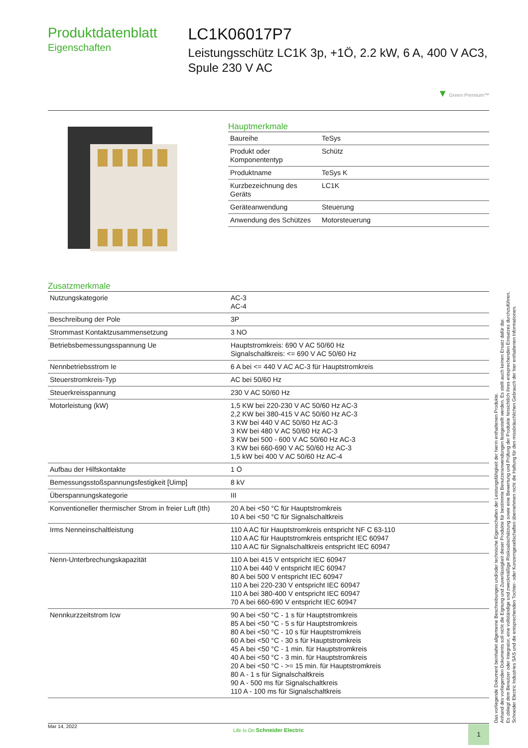Produktdatenblatt
Eigenschaften
LC1K06017P7
Leistungsschütz LC1K 3p, +1Ö, 2.2 kW, 6 A, 400 V AC3, Spule 230 V AC
▼ Green Premium™
Hauptmerkmale
| Baureihe | TeSys |
| Produkt oder Komponententyp | Schütz |
| Produktname | TeSys K |
| Kurzbezeichnung des Geräts | LC1K |
| Geräteanwendung | Steuerung |
| Anwendung des Schützes | Motorsteuerung |
Zusatzmerkmale
| Nutzungskategorie | AC-3 AC-4 |
| Beschreibung der Pole | 3P |
| Strommast Kontaktzusammensetzung | 3 NO |
| Betriebsbemessungsspannung Ue | Hauptstromkreis: 690 V AC 50/60 Hz Signalschaltkreis: <= 690 V AC 50/60 Hz |
| Nennbetriebsstrom Ie | 6 A bei <= 440 V AC AC-3 für Hauptstromkreis |
| Steuerstromkreis-Typ | AC bei 50/60 Hz |
| Steuerkreisspannung | 230 V AC 50/60 Hz |
| Motorleistung (kW) | 1,5 KW bei 220-230 V AC 50/60 Hz AC-3 2,2 KW bei 380-415 V AC 50/60 Hz AC-3 3 KW bei 440 V AC 50/60 Hz AC-3 3 KW bei 480 V AC 50/60 Hz AC-3 3 KW bei 500 - 600 V AC 50/60 Hz AC-3 3 KW bei 660-690 V AC 50/60 Hz AC-3 1,5 kW bei 400 V AC 50/60 Hz AC-4 |
| Aufbau der Hilfskontakte | 1 Ö |
| Bemessungsstoßspannungsfestigkeit [Uimp] | 8 kV |
| Überspannungskategorie | III |
| Konventioneller thermischer Strom in freier Luft (Ith) | 20 A bei <50 °C für Hauptstromkreis 10 A bei <50 °C für Signalschaltkreis |
| Irms Nenneinschaltleistung | 110 A AC für Hauptstromkreis entspricht NF C 63-110 110 A AC für Hauptstromkreis entspricht IEC 60947 110 A AC für Signalschaltkreis entspricht IEC 60947 |
| Nenn-Unterbrechungskapazität | 110 A bei 415 V entspricht IEC 60947 110 A bei 440 V entspricht IEC 60947 80 A bei 500 V entspricht IEC 60947 110 A bei 220-230 V entspricht IEC 60947 110 A bei 380-400 V entspricht IEC 60947 70 A bei 660-690 V entspricht IEC 60947 |
| Nennkurzzeitstrom Icw | 90 A bei <50 °C - 1 s für Hauptstromkreis 85 A bei <50 °C - 5 s für Hauptstromkreis 80 A bei <50 °C - 10 s für Hauptstromkreis 60 A bei <50 °C - 30 s für Hauptstromkreis 45 A bei <50 °C - 1 min. für Hauptstromkreis 40 A bei <50 °C - 3 min. für Hauptstromkreis 20 A bei <50 °C - >= 15 min. für Hauptstromkreis 80 A - 1 s für Signalschaltkreis 90 A - 500 ms für Signalschaltkreis 110 A - 100 ms für Signalschaltkreis |
Das vorliegende Dokument beinhaltet allgemeine Beschreibungen und/oder technische Eigenschaften der Leistungsfähigkeit der hierin enthaltenen Produkte.
Anhand des vorliegenden Dokuments soll nicht die Eignung und Zuverlässigkeit dieser Produkte für bestimmte Benutzeranwendungen festgestellt werden. Es stellt auch keinen Ersatz dafür dar.
Es obliegt dem Benutzer oder Integrator, eine vollständige und zweckmäßige Risikoabschätzung sowie eine Bewertung und Prüfung der Produkte hinsichtlich ihres entsprechenden Einsatzes durchzuführen.
Schneider Electric Industries SAS und die entsprechenden Tochter- oder Konzerngesellschaften übernehmen nicht die Haftung für den missbräuchlichen Gebrauch der hier enthaltenen Informationen.
Mar 14, 2022
Life Is On Schneider Electric
1